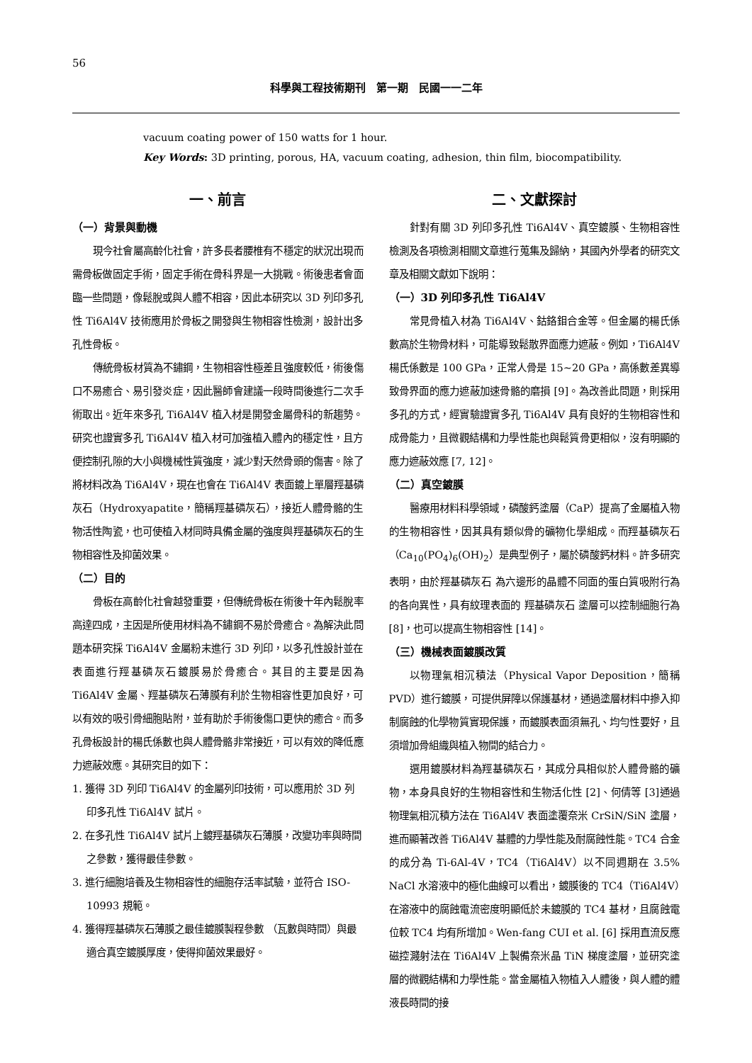56
科學與工程技術期刊　第一期　民國一一二年
vacuum coating power of 150 watts for 1 hour.
Key Words: 3D printing, porous, HA, vacuum coating, adhesion, thin film, biocompatibility.
一、前言
（一）背景與動機
現今社會屬高齡化社會，許多長者腰椎有不穩定的狀況出現而需骨板做固定手術，固定手術在骨科界是一大挑戰。術後患者會面臨一些問題，像鬆脫或與人體不相容，因此本研究以 3D 列印多孔性 Ti6Al4V 技術應用於骨板之開發與生物相容性檢測，設計出多孔性骨板。
傳統骨板材質為不鏽鋼，生物相容性極差且強度較低，術後傷口不易癒合、易引發炎症，因此醫師會建議一段時間後進行二次手術取出。近年來多孔 Ti6Al4V 植入材是開發金屬骨科的新趨勢。研究也證實多孔 Ti6Al4V 植入材可加強植入體內的穩定性，且方便控制孔隙的大小與機械性質強度，減少對天然骨頭的傷害。除了將材料改為 Ti6Al4V，現在也會在 Ti6Al4V 表面鍍上單層羥基磷灰石（Hydroxyapatite，簡稱羥基磷灰石），接近人體骨骼的生物活性陶瓷，也可使植入材同時具備金屬的強度與羥基磷灰石的生物相容性及抑菌效果。
（二）目的
骨板在高齡化社會越發重要，但傳統骨板在術後十年內鬆脫率高達四成，主因是所使用材料為不鏽鋼不易於骨癒合。為解決此問題本研究採 Ti6Al4V 金屬粉末進行 3D 列印，以多孔性設計並在表面進行羥基磷灰石鍍膜易於骨癒合。其目的主要是因為 Ti6Al4V 金屬、羥基磷灰石薄膜有利於生物相容性更加良好，可以有效的吸引骨細胞貼附，並有助於手術後傷口更快的癒合。而多孔骨板設計的楊氏係數也與人體骨骼非常接近，可以有效的降低應力遮蔽效應。其研究目的如下：
1. 獲得 3D 列印 Ti6Al4V 的金屬列印技術，可以應用於 3D 列印多孔性 Ti6Al4V 試片。
2. 在多孔性 Ti6Al4V 試片上鍍羥基磷灰石薄膜，改變功率與時間之參數，獲得最佳參數。
3. 進行細胞培養及生物相容性的細胞存活率試驗，並符合 ISO-10993 規範。
4. 獲得羥基磷灰石薄膜之最佳鍍膜製程參數 （瓦數與時間）與最適合真空鍍膜厚度，使得抑菌效果最好。
二、文獻探討
針對有關 3D 列印多孔性 Ti6Al4V、真空鍍膜、生物相容性檢測及各項檢測相關文章進行蒐集及歸納，其國內外學者的研究文章及相關文獻如下說明：
（一）3D 列印多孔性 Ti6Al4V
常見骨植入材為 Ti6Al4V、鈷鉻鉬合金等。但金屬的楊氏係數高於生物骨材料，可能導致鬆散界面應力遮蔽。例如，Ti6Al4V 楊氏係數是 100 GPa，正常人骨是 15~20 GPa，高係數差異導致骨界面的應力遮蔽加速骨骼的磨損 [9]。為改善此問題，則採用多孔的方式，經實驗證實多孔 Ti6Al4V 具有良好的生物相容性和成骨能力，且微觀結構和力學性能也與鬆質骨更相似，沒有明顯的應力遮蔽效應 [7, 12]。
（二）真空鍍膜
醫療用材料科學領域，磷酸鈣塗層（CaP）提高了金屬植入物的生物相容性，因其具有類似骨的礦物化學組成。而羥基磷灰石（Ca<sub>10</sub>(PO<sub>4</sub>)<sub>6</sub>(OH)<sub>2</sub>）是典型例子，屬於磷酸鈣材料。許多研究表明，由於羥基磷灰石 為六邊形的晶體不同面的蛋白質吸附行為的各向異性，具有紋理表面的 羥基磷灰石 塗層可以控制細胞行為 [8]，也可以提高生物相容性 [14]。
（三）機械表面鍍膜改質
以物理氣相沉積法（Physical Vapor Deposition，簡稱 PVD）進行鍍膜，可提供屏障以保護基材，通過塗層材料中摻入抑制腐蝕的化學物質實現保護，而鍍膜表面須無孔、均勻性要好，且須增加骨組織與植入物間的結合力。
選用鍍膜材料為羥基磷灰石，其成分具相似於人體骨骼的礦物，本身具良好的生物相容性和生物活化性 [2]、何倩等 [3]通過物理氣相沉積方法在 Ti6Al4V 表面塗覆奈米 CrSiN/SiN 塗層，進而顯著改善 Ti6Al4V 基體的力學性能及耐腐蝕性能。TC4 合金的成分為 Ti-6Al-4V，TC4（Ti6Al4V）以不同週期在 3.5% NaCl 水溶液中的極化曲線可以看出，鍍膜後的 TC4（Ti6Al4V）在溶液中的腐蝕電流密度明顯低於未鍍膜的 TC4 基材，且腐蝕電位較 TC4 均有所增加。Wen-fang CUI et al. [6] 採用直流反應磁控濺射法在 Ti6Al4V 上製備奈米晶 TiN 梯度塗層，並研究塗層的微觀結構和力學性能。當金屬植入物植入人體後，與人體的體液長時間的接